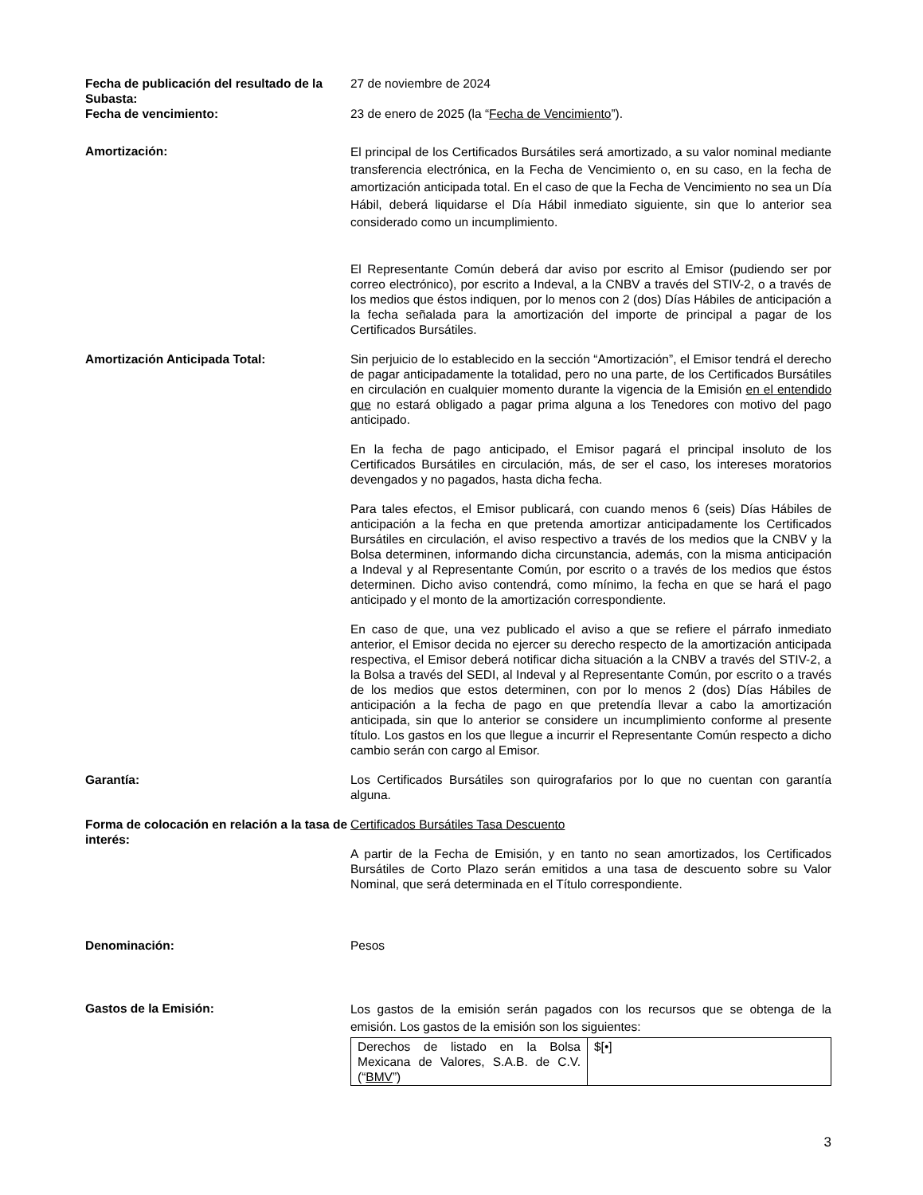Fecha de publicación del resultado de la Subasta:
27 de noviembre de 2024
Fecha de vencimiento: 23 de enero de 2025 (la “Fecha de Vencimiento”).
Amortización:
El principal de los Certificados Bursátiles será amortizado, a su valor nominal mediante transferencia electrónica, en la Fecha de Vencimiento o, en su caso, en la fecha de amortización anticipada total. En el caso de que la Fecha de Vencimiento no sea un Día Hábil, deberá liquidarse el Día Hábil inmediato siguiente, sin que lo anterior sea considerado como un incumplimiento.
El Representante Común deberá dar aviso por escrito al Emisor (pudiendo ser por correo electrónico), por escrito a Indeval, a la CNBV a través del STIV-2, o a través de los medios que éstos indiquen, por lo menos con 2 (dos) Días Hábiles de anticipación a la fecha señalada para la amortización del importe de principal a pagar de los Certificados Bursátiles.
Amortización Anticipada Total: Sin perjuicio de lo establecido en la sección “Amortización”, el Emisor tendrá el derecho de pagar anticipadamente la totalidad, pero no una parte, de los Certificados Bursátiles en circulación en cualquier momento durante la vigencia de la Emisión en el entendido que no estará obligado a pagar prima alguna a los Tenedores con motivo del pago anticipado.
En la fecha de pago anticipado, el Emisor pagará el principal insoluto de los Certificados Bursátiles en circulación, más, de ser el caso, los intereses moratorios devengados y no pagados, hasta dicha fecha.
Para tales efectos, el Emisor publicará, con cuando menos 6 (seis) Días Hábiles de anticipación a la fecha en que pretenda amortizar anticipadamente los Certificados Bursátiles en circulación, el aviso respectivo a través de los medios que la CNBV y la Bolsa determinen, informando dicha circunstancia, además, con la misma anticipación a Indeval y al Representante Común, por escrito o a través de los medios que éstos determinen. Dicho aviso contendrá, como mínimo, la fecha en que se hará el pago anticipado y el monto de la amortización correspondiente.
En caso de que, una vez publicado el aviso a que se refiere el párrafo inmediato anterior, el Emisor decida no ejercer su derecho respecto de la amortización anticipada respectiva, el Emisor deberá notificar dicha situación a la CNBV a través del STIV-2, a la Bolsa a través del SEDI, al Indeval y al Representante Común, por escrito o a través de los medios que estos determinen, con por lo menos 2 (dos) Días Hábiles de anticipación a la fecha de pago en que pretendía llevar a cabo la amortización anticipada, sin que lo anterior se considere un incumplimiento conforme al presente título. Los gastos en los que llegue a incurrir el Representante Común respecto a dicho cambio serán con cargo al Emisor.
Garantía: Los Certificados Bursátiles son quirografarios por lo que no cuentan con garantía alguna.
Forma de colocación en relación a la tasa de interés:
Certificados Bursátiles Tasa Descuento
A partir de la Fecha de Emisión, y en tanto no sean amortizados, los Certificados Bursátiles de Corto Plazo serán emitidos a una tasa de descuento sobre su Valor Nominal, que será determinada en el Título correspondiente.
Denominación: Pesos
Gastos de la Emisión:
Los gastos de la emisión serán pagados con los recursos que se obtenga de la emisión. Los gastos de la emisión son los siguientes:
| Derechos de listado en la Bolsa Mexicana de Valores, S.A.B. de C.V. (“ BMV ”) | $[•] |
3